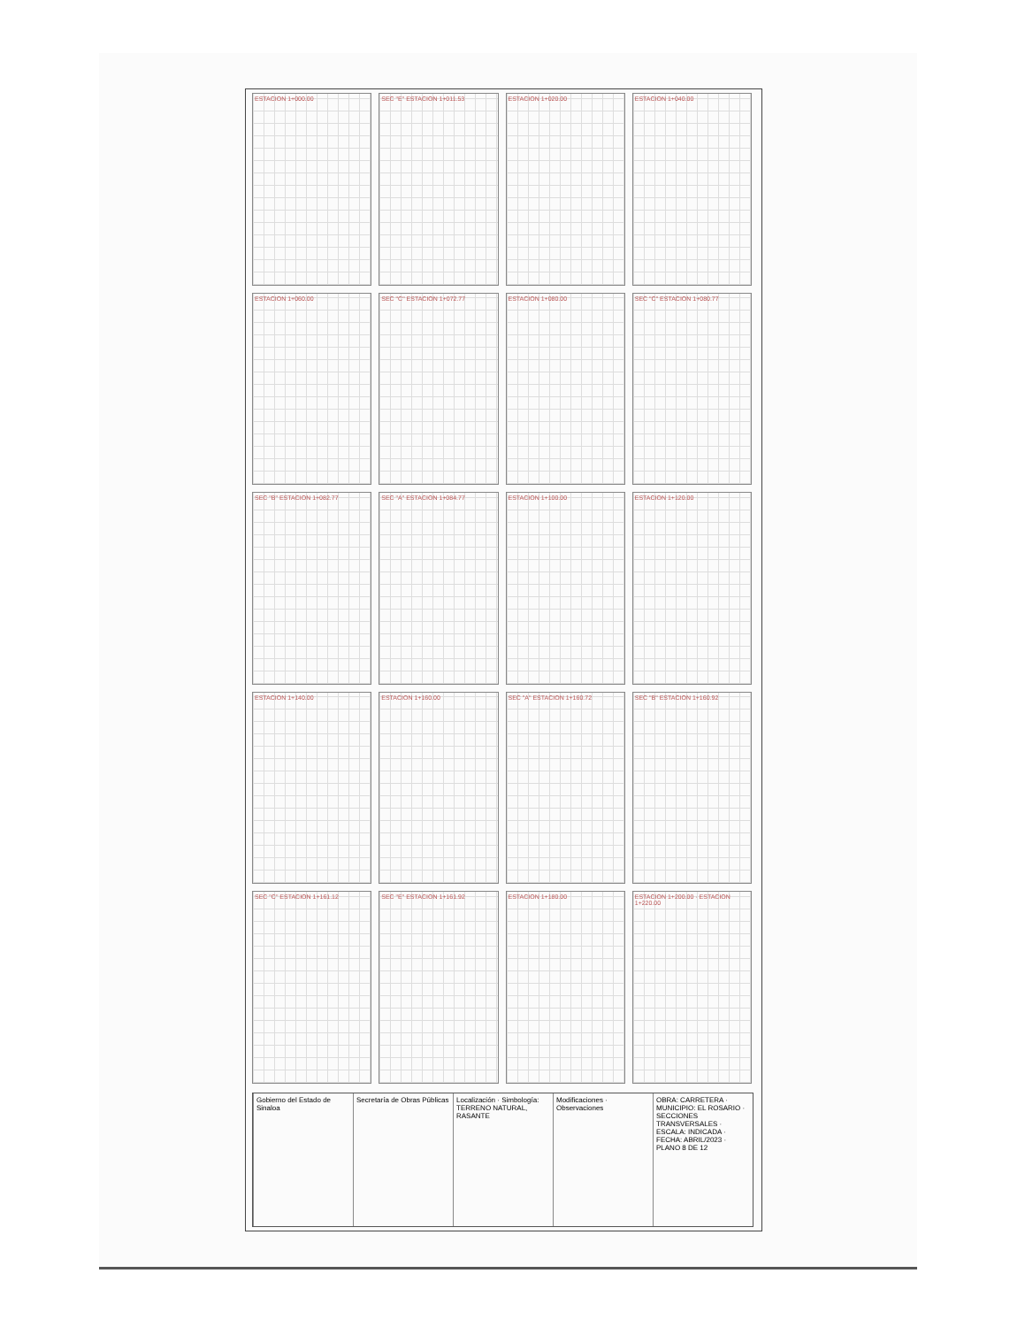ESTACION 1+000.00
SEC "E" ESTACION 1+011.53
ESTACION 1+020.00
ESTACION 1+040.00
ESTACION 1+060.00
SEC "C" ESTACION 1+072.77
ESTACION 1+080.00
SEC "C" ESTACION 1+080.77
SEC "B" ESTACION 1+082.77
SEC "A" ESTACION 1+084.77
ESTACION 1+100.00
ESTACION 1+120.00
ESTACION 1+140.00
ESTACION 1+160.00
SEC "A" ESTACION 1+160.72
SEC "B" ESTACION 1+160.92
SEC "C" ESTACION 1+161.12
SEC "E" ESTACION 1+161.92
ESTACION 1+180.00
ESTACION 1+200.00 · ESTACION 1+220.00
Gobierno del Estado de Sinaloa Secretaría de Obras Públicas Localización · Simbología: TERRENO NATURAL, RASANTE
Modificaciones · Observaciones OBRA: CARRETERA · MUNICIPIO: EL ROSARIO · SECCIONES TRANSVERSALES · ESCALA: INDICADA · FECHA: ABRIL/2023 · PLANO 8 DE 12